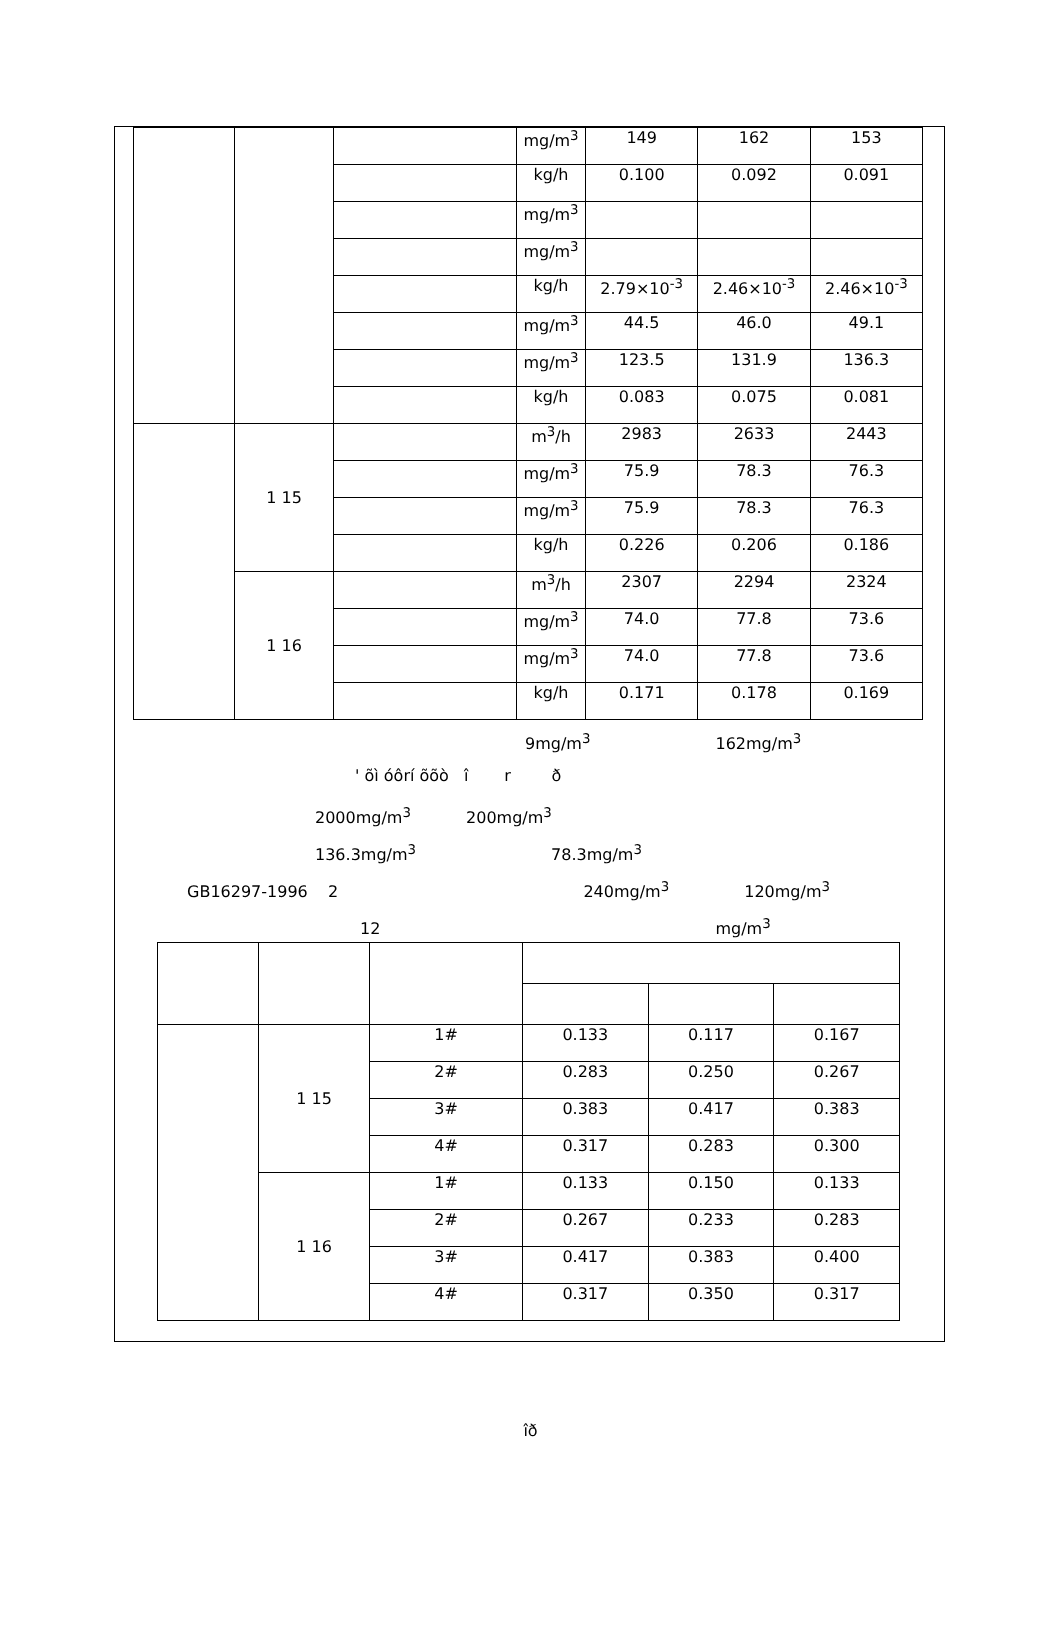| | | | mg/m<sup>3</sup> | 149 | 162 | 153 |
| | | | kg/h | 0.100 | 0.092 | 0.091 |
| | | | mg/m<sup>3</sup> | | | |
| | | | mg/m<sup>3</sup> | | | |
| | | | kg/h | 2.79×10<sup>-3</sup> | 2.46×10<sup>-3</sup> | 2.46×10<sup>-3</sup> |
| | | | mg/m<sup>3</sup> | 44.5 | 46.0 | 49.1 |
| | | | mg/m<sup>3</sup> | 123.5 | 131.9 | 136.3 |
| | | | kg/h | 0.083 | 0.075 | 0.081 |
| | 1 15 | | m<sup>3</sup>/h | 2983 | 2633 | 2443 |
| | | | mg/m<sup>3</sup> | 75.9 | 78.3 | 76.3 |
| | | | mg/m<sup>3</sup> | 75.9 | 78.3 | 76.3 |
| | | | kg/h | 0.226 | 0.206 | 0.186 |
| | 1 16 | | m<sup>3</sup>/h | 2307 | 2294 | 2324 |
| | | | mg/m<sup>3</sup> | 74.0 | 77.8 | 73.6 |
| | | | mg/m<sup>3</sup> | 74.0 | 77.8 | 73.6 |
| | | | kg/h | 0.171 | 0.178 | 0.169 |
9mg/m<sup>3</sup> 162mg/m<sup>3</sup>
' õì óôrí õõò î r ð
2000mg/m<sup>3</sup> 200mg/m<sup>3</sup>
136.3mg/m<sup>3</sup> 78.3mg/m<sup>3</sup>
GB16297-1996 2 240mg/m<sup>3</sup> 120mg/m<sup>3</sup>
12 mg/m<sup>3</sup>
| | 1 15 | 1# | 0.133 | 0.117 | 0.167 |
| | | 2# | 0.283 | 0.250 | 0.267 |
| | | 3# | 0.383 | 0.417 | 0.383 |
| | | 4# | 0.317 | 0.283 | 0.300 |
| | 1 16 | 1# | 0.133 | 0.150 | 0.133 |
| | | 2# | 0.267 | 0.233 | 0.283 |
| | | 3# | 0.417 | 0.383 | 0.400 |
| | | 4# | 0.317 | 0.350 | 0.317 |
îð